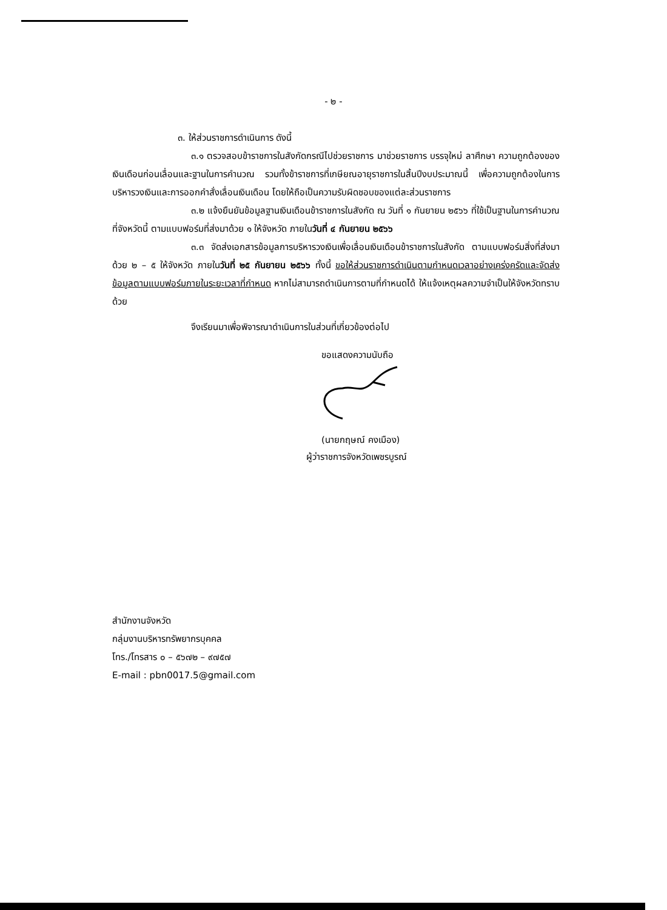- ๒ -
๓. ให้ส่วนราชการดำเนินการ ดังนี้
๓.๑ ตรวจสอบข้าราชการในสังกัดกรณีไปช่วยราชการ มาช่วยราชการ บรรจุใหม่ ลาศึกษา ความถูกต้องของเงินเดือนก่อนเลื่อนและฐานในการคำนวณ รวมทั้งข้าราชการที่เกษียณอายุราชการในสิ้นปีงบประมาณนี้ เพื่อความถูกต้องในการบริหารวงเงินและการออกคำสั่งเลื่อนเงินเดือน โดยให้ถือเป็นความรับผิดชอบของแต่ละส่วนราชการ
๓.๒ แจ้งยืนยันข้อมูลฐานเงินเดือนข้าราชการในสังกัด ณ วันที่ ๑ กันยายน ๒๕๖๖ ที่ใช้เป็นฐานในการคำนวณที่จังหวัดนี้ ตามแบบฟอร์มที่ส่งมาด้วย ๑ ให้จังหวัด ภายในวันที่ ๔ กันยายน ๒๕๖๖
๓.๓ จัดส่งเอกสารข้อมูลการบริหารวงเงินเพื่อเลื่อนเงินเดือนข้าราชการในสังกัด ตามแบบฟอร์มสิ่งที่ส่งมาด้วย ๒ – ๕ ให้จังหวัด ภายในวันที่ ๒๕ กันยายน ๒๕๖๖ ทั้งนี้ ขอให้ส่วนราชการดำเนินตามกำหนดเวลาอย่างเคร่งครัดและจัดส่งข้อมูลตามแบบฟอร์มภายในระยะเวลาที่กำหนด หากไม่สามารถดำเนินการตามที่กำหนดได้ ให้แจ้งเหตุผลความจำเป็นให้จังหวัดทราบด้วย
จึงเรียนมาเพื่อพิจารณาดำเนินการในส่วนที่เกี่ยวข้องต่อไป
ขอแสดงความนับถือ
(นายกฤษณ์ คงเมือง)
ผู้ว่าราชการจังหวัดเพชรบูรณ์
สำนักงานจังหวัด
กลุ่มงานบริหารทรัพยากรบุคคล
โทร./โทรสาร ๐ – ๕๖๗๒ – ๙๗๕๗
E-mail : pbn0017.5@gmail.com